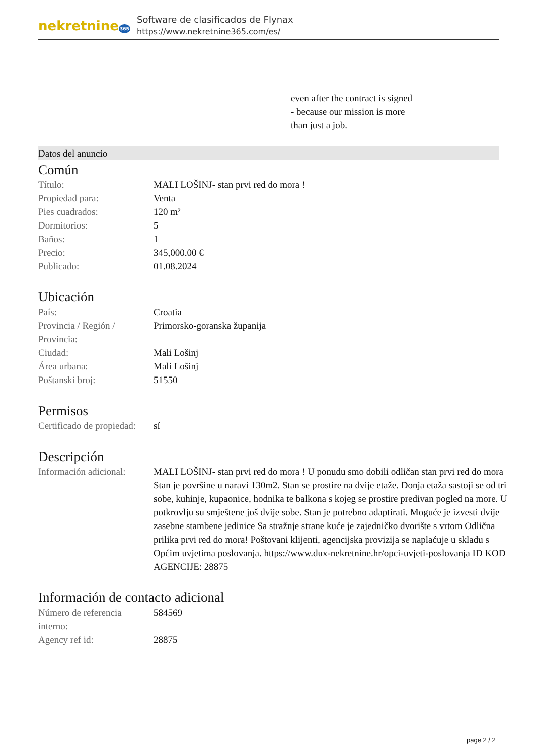nekretnine365
Software de clasificados de Flynax
https://www.nekretnine365.com/es/
even after the contract is signed
- because our mission is more
than just a job.
Datos del anuncio
Común
| Título: | MALI LOŠINJ- stan prvi red do mora ! |
| Propiedad para: | Venta |
| Pies cuadrados: | 120 m² |
| Dormitorios: | 5 |
| Baños: | 1 |
| Precio: | 345,000.00 € |
| Publicado: | 01.08.2024 |
Ubicación
| País: | Croatia |
| Provincia / Región / Provincia: | Primorsko-goranska županija |
| Ciudad: | Mali Lošinj |
| Área urbana: | Mali Lošinj |
| Poštanski broj: | 51550 |
Permisos
| Certificado de propiedad: | sí |
Descripción
| Información adicional: | MALI LOŠINJ- stan prvi red do mora ! U ponudu smo dobili odličan stan prvi red do mora Stan je površine u naravi 130m2. Stan se prostire na dvije etaže. Donja etaža sastoji se od tri sobe, kuhinje, kupaonice, hodnika te balkona s kojeg se prostire predivan pogled na more. U potkrovlju su smještene još dvije sobe. Stan je potrebno adaptirati. Moguće je izvesti dvije zasebne stambene jedinice Sa stražnje strane kuće je zajedničko dvorište s vrtom Odlična prilika prvi red do mora! Poštovani klijenti, agencijska provizija se naplaćuje u skladu s Općim uvjetima poslovanja. https://www.dux-nekretnine.hr/opci-uvjeti-poslovanja ID KOD AGENCIJE: 28875 |
Información de contacto adicional
| Número de referencia interno: | 584569 |
| Agency ref id: | 28875 |
page 2 / 2